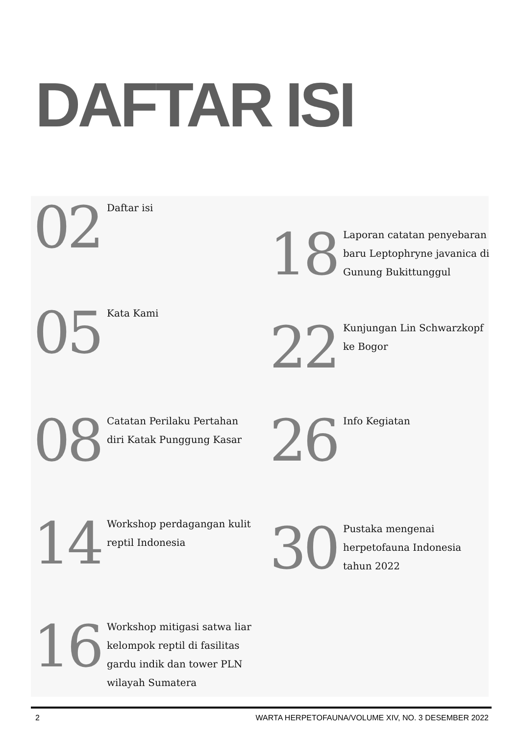DAFTAR ISI
02
Daftar isi
05
Kata Kami
08
Catatan Perilaku Pertahan diri Katak Punggung Kasar
14
Workshop perdagangan kulit reptil Indonesia
16
Workshop mitigasi satwa liar kelompok reptil di fasilitas gardu indik dan tower PLN wilayah Sumatera
18
Laporan catatan penyebaran baru Leptophryne javanica di Gunung Bukittunggul
22
Kunjungan Lin Schwarzkopf ke Bogor
26
Info Kegiatan
30
Pustaka mengenai herpetofauna Indonesia tahun 2022
2 WARTA HERPETOFAUNA/VOLUME XIV, NO. 3 DESEMBER 2022